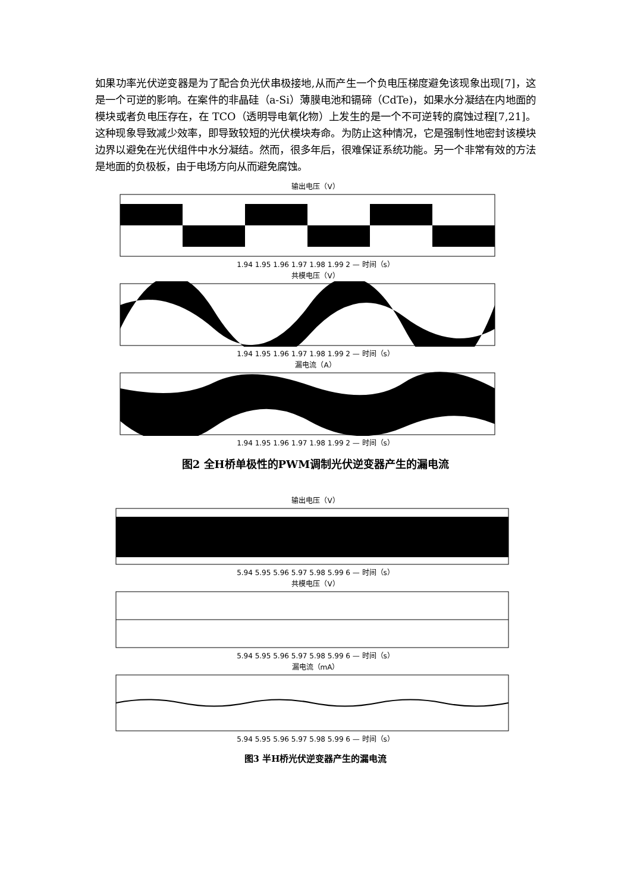如果功率光伏逆变器是为了配合负光伏串极接地,从而产生一个负电压梯度避免该现象出现[7]，这是一个可逆的影响。在案件的非晶硅（a-Si）薄膜电池和镉碲（CdTe)，如果水分凝结在内地面的模块或者负电压存在，在 TCO（透明导电氧化物）上发生的是一个不可逆转的腐蚀过程[7,21]。这种现象导致减少效率，即导致较短的光伏模块寿命。为防止这种情况，它是强制性地密封该模块边界以避免在光伏组件中水分凝结。然而，很多年后，很难保证系统功能。另一个非常有效的方法是地面的负极板，由于电场方向从而避免腐蚀。
输出电压（V）
1.94 1.95 1.96 1.97 1.98 1.99 2 — 时间（s）
共模电压（V）
1.94 1.95 1.96 1.97 1.98 1.99 2 — 时间（s）
漏电流（A）
1.94 1.95 1.96 1.97 1.98 1.99 2 — 时间（s）
图2 全H桥单极性的PWM调制光伏逆变器产生的漏电流
输出电压（V）
5.94 5.95 5.96 5.97 5.98 5.99 6 — 时间（s）
共模电压（V）
5.94 5.95 5.96 5.97 5.98 5.99 6 — 时间（s）
漏电流（mA）
5.94 5.95 5.96 5.97 5.98 5.99 6 — 时间（s）
图3 半H桥光伏逆变器产生的漏电流